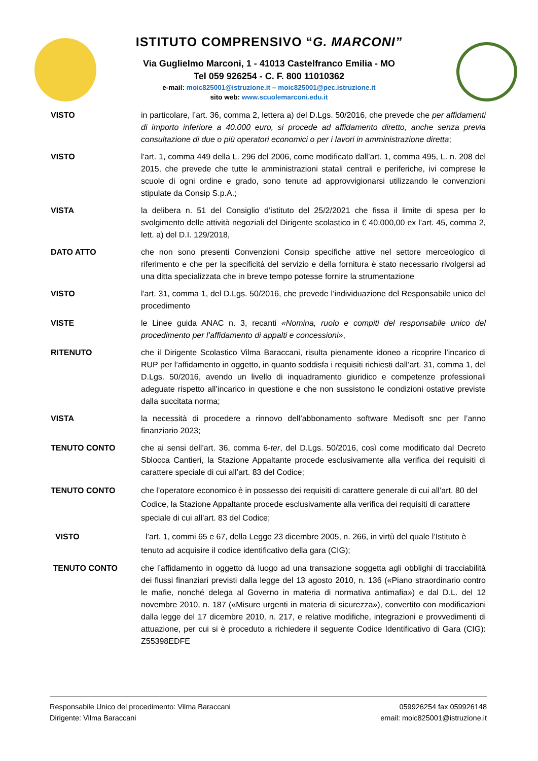ISTITUTO COMPRENSIVO “G. MARCONI”
Via Guglielmo Marconi, 1 - 41013 Castelfranco Emilia - MO
Tel 059 926254 - C. F. 800 11010362
e-mail: moic825001@istruzione.it – moic825001@pec.istruzione.it
sito web: www.scuolemarconi.edu.it
VISTO in particolare, l’art. 36, comma 2, lettera a) del D.Lgs. 50/2016, che prevede che per affidamenti di importo inferiore a 40.000 euro, si procede ad affidamento diretto, anche senza previa consultazione di due o più operatori economici o per i lavori in amministrazione diretta;
VISTO l’art. 1, comma 449 della L. 296 del 2006, come modificato dall’art. 1, comma 495, L. n. 208 del 2015, che prevede che tutte le amministrazioni statali centrali e periferiche, ivi comprese le scuole di ogni ordine e grado, sono tenute ad approvvigionarsi utilizzando le convenzioni stipulate da Consip S.p.A.;
VISTA la delibera n. 51 del Consiglio d’istituto del 25/2/2021 che fissa il limite di spesa per lo svolgimento delle attività negoziali del Dirigente scolastico in € 40.000,00 ex l’art. 45, comma 2, lett. a) del D.I. 129/2018,
DATO ATTO che non sono presenti Convenzioni Consip specifiche attive nel settore merceologico di riferimento e che per la specificità del servizio e della fornitura è stato necessario rivolgersi ad una ditta specializzata che in breve tempo potesse fornire la strumentazione
VISTO l'art. 31, comma 1, del D.Lgs. 50/2016, che prevede l’individuazione del Responsabile unico del procedimento
VISTE le Linee guida ANAC n. 3, recanti «Nomina, ruolo e compiti del responsabile unico del procedimento per l’affidamento di appalti e concessioni»,
RITENUTO che il Dirigente Scolastico Vilma Baraccani, risulta pienamente idoneo a ricoprire l’incarico di RUP per l’affidamento in oggetto, in quanto soddisfa i requisiti richiesti dall’art. 31, comma 1, del D.Lgs. 50/2016, avendo un livello di inquadramento giuridico e competenze professionali adeguate rispetto all’incarico in questione e che non sussistono le condizioni ostative previste dalla succitata norma;
VISTA la necessità di procedere a rinnovo dell’abbonamento software Medisoft snc per l’anno finanziario 2023;
TENUTO CONTO che ai sensi dell’art. 36, comma 6-ter, del D.Lgs. 50/2016, così come modificato dal Decreto Sblocca Cantieri, la Stazione Appaltante procede esclusivamente alla verifica dei requisiti di carattere speciale di cui all’art. 83 del Codice;
TENUTO CONTO che l’operatore economico è in possesso dei requisiti di carattere generale di cui all’art. 80 del Codice, la Stazione Appaltante procede esclusivamente alla verifica dei requisiti di carattere speciale di cui all’art. 83 del Codice;
VISTO l’art. 1, commi 65 e 67, della Legge 23 dicembre 2005, n. 266, in virtù del quale l’Istituto è tenuto ad acquisire il codice identificativo della gara (CIG);
TENUTO CONTO che l’affidamento in oggetto dà luogo ad una transazione soggetta agli obblighi di tracciabilità dei flussi finanziari previsti dalla legge del 13 agosto 2010, n. 136 («Piano straordinario contro le mafie, nonché delega al Governo in materia di normativa antimafia») e dal D.L. del 12 novembre 2010, n. 187 («Misure urgenti in materia di sicurezza»), convertito con modificazioni dalla legge del 17 dicembre 2010, n. 217, e relative modifiche, integrazioni e provvedimenti di attuazione, per cui si è proceduto a richiedere il seguente Codice Identificativo di Gara (CIG): Z55398EDFE
Responsabile Unico del procedimento: Vilma Baraccani
Dirigente: Vilma Baraccani
059926254 fax 059926148
email: moic825001@istruzione.it